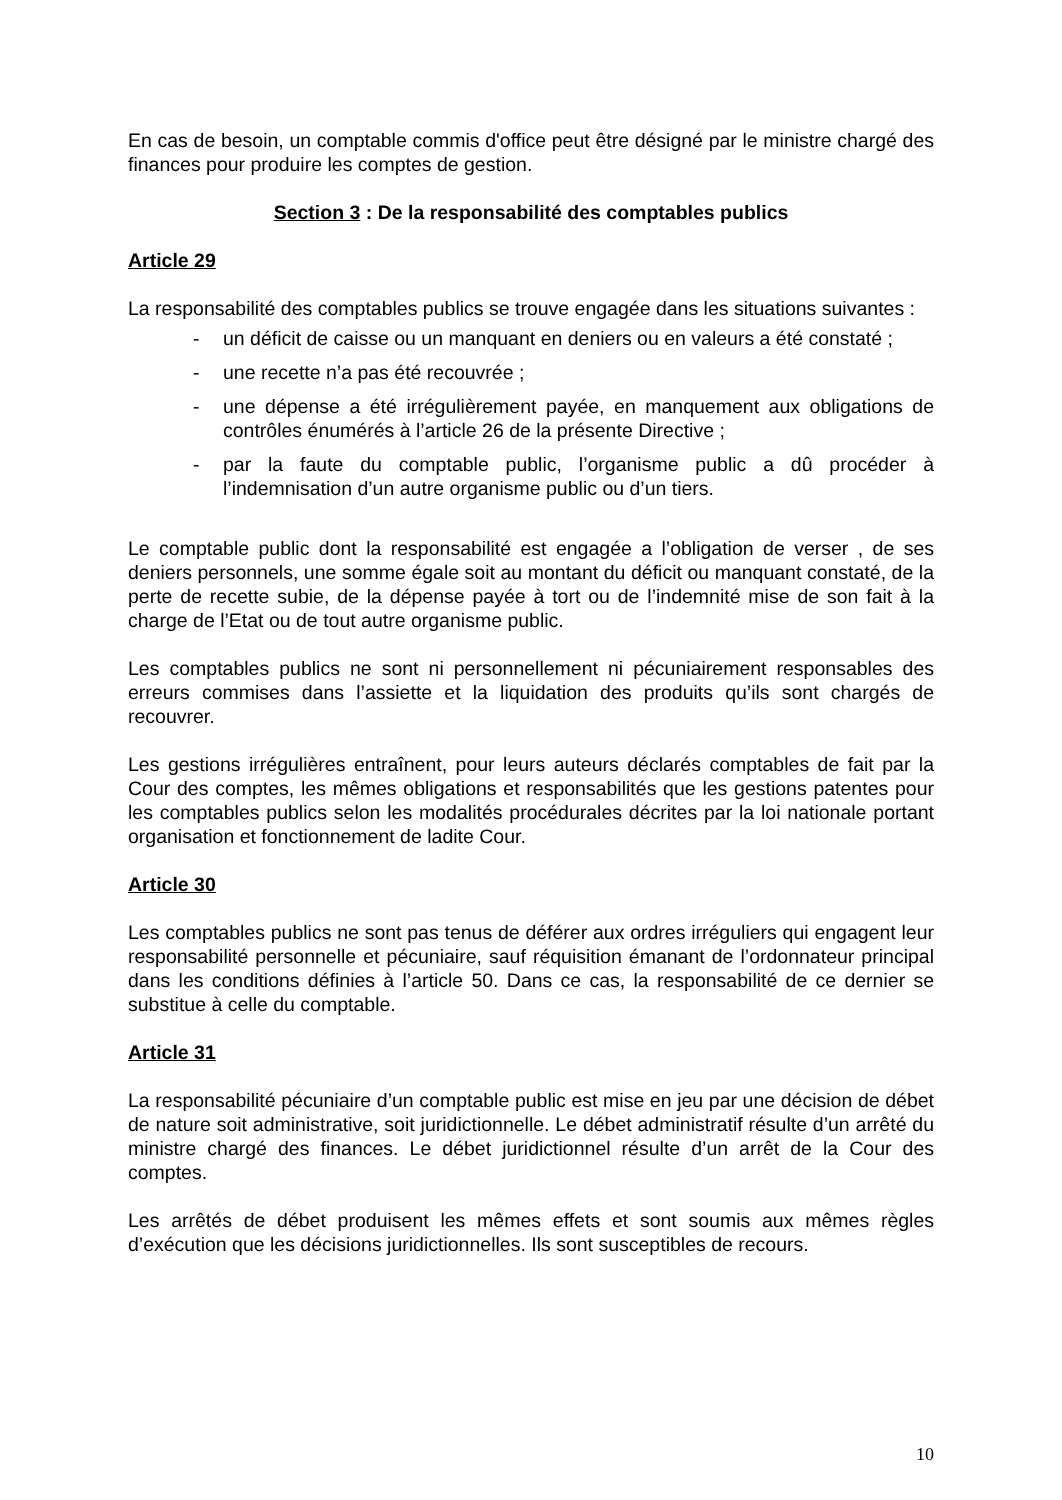En cas de besoin, un comptable commis d'office peut être désigné par le ministre chargé des finances pour produire les comptes de gestion.
Section 3 : De la responsabilité des comptables publics
Article 29
La responsabilité des comptables publics se trouve engagée dans les situations suivantes :
- un déficit de caisse ou un manquant en deniers ou en valeurs a été constaté ;
- une recette n’a pas été recouvrée ;
- une dépense a été irrégulièrement payée, en manquement aux obligations de contrôles énumérés à l’article 26 de la présente Directive ;
- par la faute du comptable public, l’organisme public a dû procéder à l’indemnisation d’un autre organisme public ou d’un tiers.
Le comptable public dont la responsabilité est engagée a l’obligation de verser , de ses deniers personnels, une somme égale soit au montant du déficit ou manquant constaté, de la perte de recette subie, de la dépense payée à tort ou de l’indemnité mise de son fait à la charge de l’Etat ou de tout autre organisme public.
Les comptables publics ne sont ni personnellement ni pécuniairement responsables des erreurs commises dans l’assiette et la liquidation des produits qu’ils sont chargés de recouvrer.
Les gestions irrégulières entraînent, pour leurs auteurs déclarés comptables de fait par la Cour des comptes, les mêmes obligations et responsabilités que les gestions patentes pour les comptables publics selon les modalités procédurales décrites par la loi nationale portant organisation et fonctionnement de ladite Cour.
Article 30
Les comptables publics ne sont pas tenus de déférer aux ordres irréguliers qui engagent leur responsabilité personnelle et pécuniaire, sauf réquisition émanant de l’ordonnateur principal dans les conditions définies à l’article 50. Dans ce cas, la responsabilité de ce dernier se substitue à celle du comptable.
Article 31
La responsabilité pécuniaire d’un comptable public est mise en jeu par une décision de débet de nature soit administrative, soit juridictionnelle. Le débet administratif résulte d’un arrêté du ministre chargé des finances. Le débet juridictionnel résulte d’un arrêt de la Cour des comptes.
Les arrêtés de débet produisent les mêmes effets et sont soumis aux mêmes règles d’exécution que les décisions juridictionnelles. Ils sont susceptibles de recours.
10